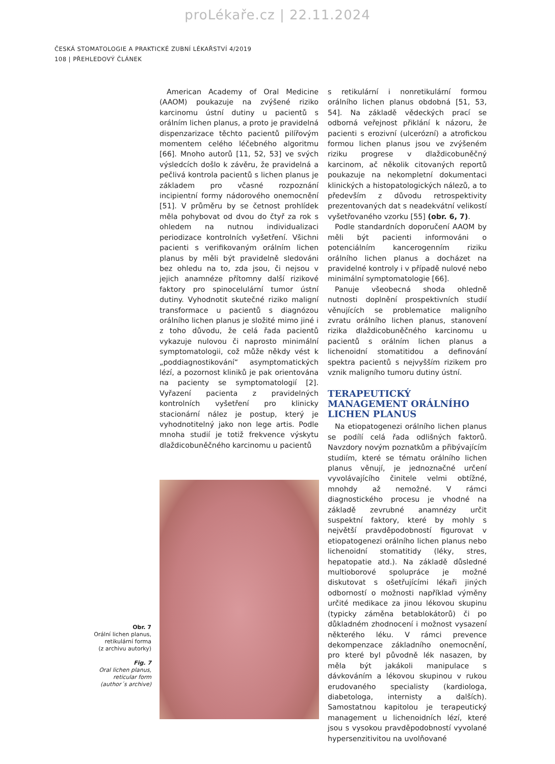proLékaře.cz | 22.11.2024
ČESKÁ STOMATOLOGIE A PRAKTICKÉ ZUBNÍ LÉKAŘSTVÍ 4/2019
108 | PŘEHLEDOVÝ ČLÁNEK
Obr. 7
Orální lichen planus,
retikulární forma
(z archivu autorky)
Fig. 7
Oral lichen planus,
reticular form
(author´s archive)
American Academy of Oral Medicine (AAOM) poukazuje na zvýšené riziko karcinomu ústní dutiny u pacientů s orálním lichen planus, a proto je pravidelná dispenzarizace těchto pacientů pilířovým momentem celého léčebného algoritmu [66]. Mnoho autorů [11, 52, 53] ve svých výsledcích došlo k závěru, že pravidelná a pečlivá kontrola pacientů s lichen planus je základem pro včasné rozpoznání incipientní formy nádorového onemocnění [51]. V průměru by se četnost prohlídek měla pohybovat od dvou do čtyř za rok s ohledem na nutnou individualizaci periodizace kontrolních vyšetření. Všichni pacienti s verifikovaným orálním lichen planus by měli být pravidelně sledováni bez ohledu na to, zda jsou, či nejsou v jejich anamnéze přítomny další rizikové faktory pro spinocelulární tumor ústní dutiny. Vyhodnotit skutečné riziko maligní transformace u pacientů s diagnózou orálního lichen planus je složité mimo jiné i z toho důvodu, že celá řada pacientů vykazuje nulovou či naprosto minimální symptomatologii, což může někdy vést k „poddiagnostikování“ asymptomatických lézí, a pozornost kliniků je pak orientována na pacienty se symptomatologií [2]. Vyřazení pacienta z pravidelných kontrolních vyšetření pro klinicky stacionární nález je postup, který je vyhodnotitelný jako non lege artis. Podle mnoha studií je totiž frekvence výskytu dlaždicobuněčného karcinomu u pacientů
s retikulární i nonretikulární formou orálního lichen planus obdobná [51, 53, 54]. Na základě vědeckých prací se odborná veřejnost přiklání k názoru, že pacienti s erozivní (ulcerózní) a atrofickou formou lichen planus jsou ve zvýšeném riziku progrese v dlaždicobuněčný karcinom, ač několik citovaných reportů poukazuje na nekompletní dokumentaci klinických a histopatologických nálezů, a to především z důvodu retrospektivity prezentovaných dat s neadekvátní velikostí vyšetřovaného vzorku [55] (obr. 6, 7).
Podle standardních doporučení AAOM by měli být pacienti informováni o potenciálním kancerogenním riziku orálního lichen planus a docházet na pravidelné kontroly i v případě nulové nebo minimální symptomatologie [66].
Panuje všeobecná shoda ohledně nutnosti doplnění prospektivních studií věnujících se problematice maligního zvratu orálního lichen planus, stanovení rizika dlaždicobuněčného karcinomu u pacientů s orálním lichen planus a lichenoidní stomatitidou a definování spektra pacientů s nejvyšším rizikem pro vznik maligního tumoru dutiny ústní.
TERAPEUTICKÝ MANAGEMENT ORÁLNÍHO LICHEN PLANUS
Na etiopatogenezi orálního lichen planus se podílí celá řada odlišných faktorů. Navzdory novým poznatkům a přibývajícím studiím, které se tématu orálního lichen planus věnují, je jednoznačné určení vyvolávajícího činitele velmi obtížné, mnohdy až nemožné. V rámci diagnostického procesu je vhodné na základě zevrubné anamnézy určit suspektní faktory, které by mohly s největší pravděpodobností figurovat v etiopatogenezi orálního lichen planus nebo lichenoidní stomatitidy (léky, stres, hepatopatie atd.). Na základě důsledné multioborové spolupráce je možné diskutovat s ošetřujícími lékaři jiných odborností o možnosti například výměny určité medikace za jinou lékovou skupinu (typicky záměna betablokátorů) či po důkladném zhodnocení i možnost vysazení některého léku. V rámci prevence dekompenzace základního onemocnění, pro které byl původně lék nasazen, by měla být jakákoli manipulace s dávkováním a lékovou skupinou v rukou erudovaného specialisty (kardiologa, diabetologa, internisty a dalších). Samostatnou kapitolou je terapeutický management u lichenoidních lézí, které jsou s vysokou pravděpodobností vyvolané hypersenzitivitou na uvolňované